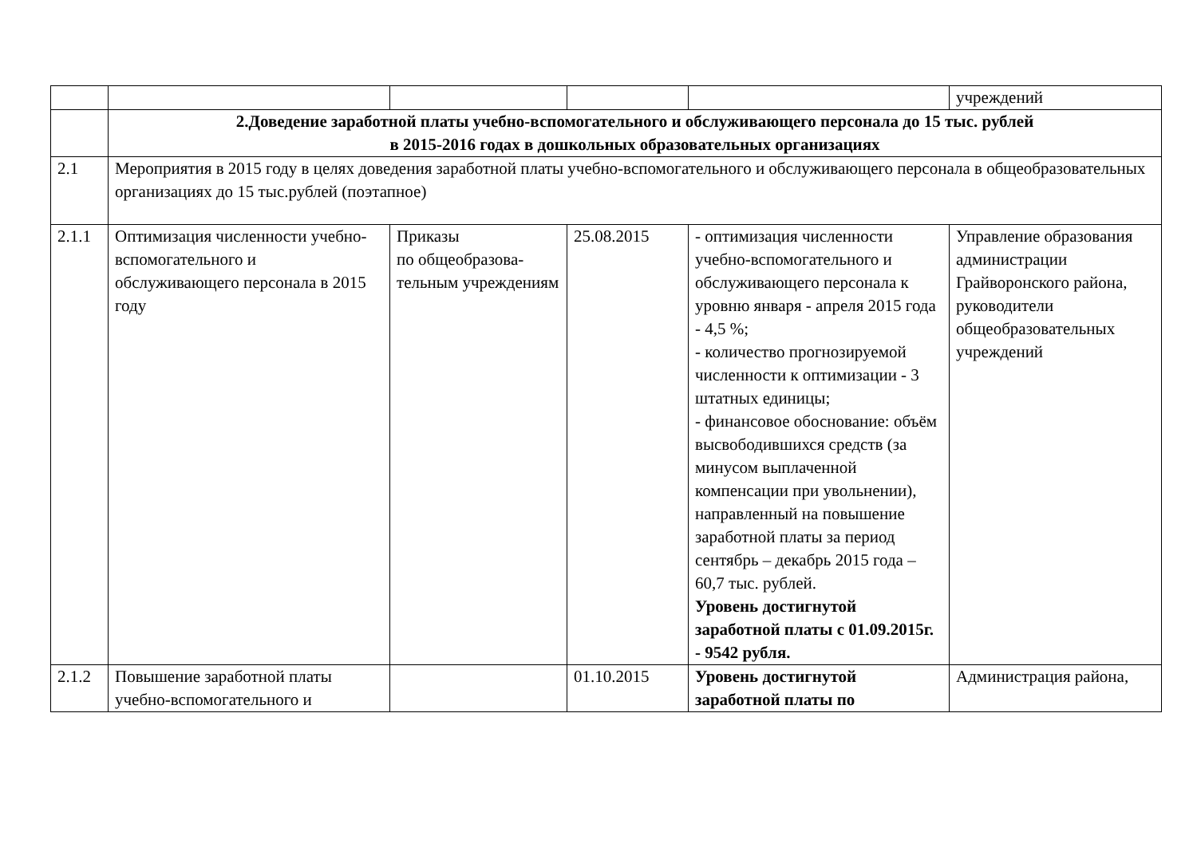| | | | | | учреждений |
| | 2.Доведение заработной платы учебно-вспомогательного и обслуживающего персонала до 15 тыс. рублей в 2015-2016 годах в дошкольных образовательных организациях | | | | |
| 2.1 | Мероприятия в 2015 году в целях доведения заработной платы учебно-вспомогательного и обслуживающего персонала в общеобразовательных организациях до 15 тыс.рублей (поэтапное) | | | | |
| 2.1.1 | Оптимизация численности учебно-вспомогательного и обслуживающего персонала в 2015 году | Приказы по общеобразова-тельным учреждениям | 25.08.2015 | - оптимизация численности учебно-вспомогательного и обслуживающего персонала к уровню января - апреля 2015 года - 4,5 %; - количество прогнозируемой численности к оптимизации - 3 штатных единицы; - финансовое обоснование: объём высвободившихся средств (за минусом выплаченной компенсации при увольнении), направленный на повышение заработной платы за период сентябрь – декабрь 2015 года – 60,7 тыс. рублей. Уровень достигнутой заработной платы с 01.09.2015г. - 9542 рубля. | Управление образования администрации Грайворонского района, руководители общеобразовательных учреждений |
| 2.1.2 | Повышение заработной платы учебно-вспомогательного и | | 01.10.2015 | Уровень достигнутой заработной платы по | Администрация района, |